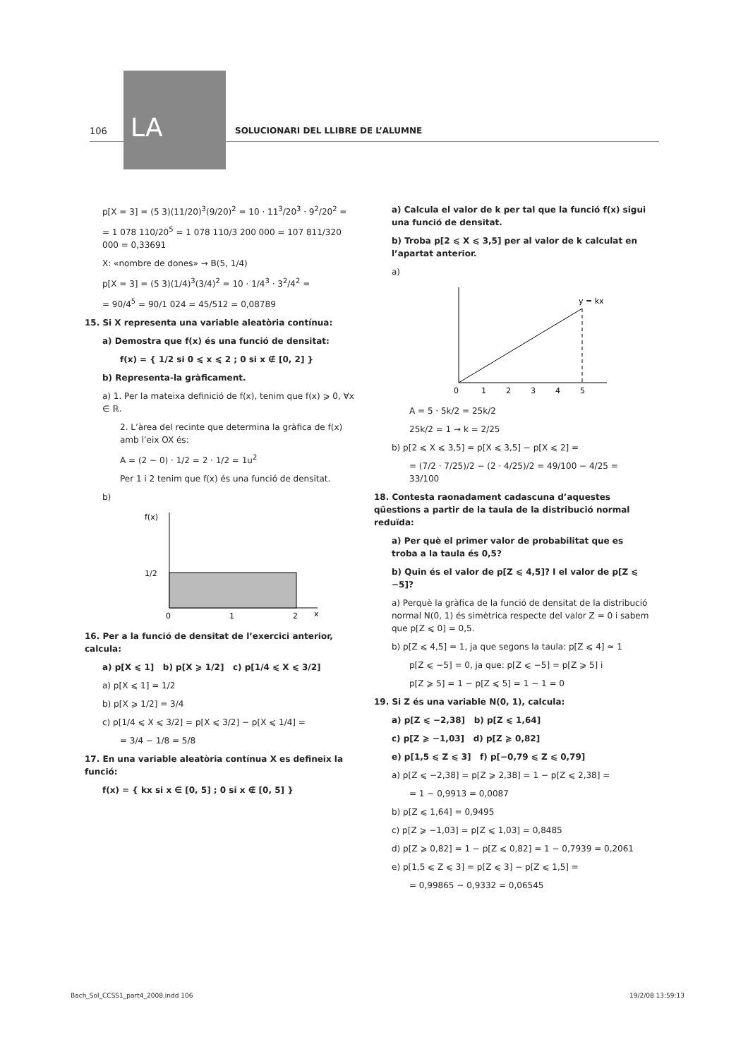LA
106
SOLUCIONARI DEL LLIBRE DE L’ALUMNE
p[X = 3] = (5 3)(11/20)<sup>3</sup>(9/20)<sup>2</sup> = 10 · 11<sup>3</sup>/20<sup>3</sup> · 9<sup>2</sup>/20<sup>2</sup> =
= 1 078 110/20<sup>5</sup> = 1 078 110/3 200 000 = 107 811/320 000 = 0,33691
X: «nombre de dones» → B(5, 1/4)
p[X = 3] = (5 3)(1/4)<sup>3</sup>(3/4)<sup>2</sup> = 10 · 1/4<sup>3</sup> · 3<sup>2</sup>/4<sup>2</sup> =
= 90/4<sup>5</sup> = 90/1 024 = 45/512 = 0,08789
15. Si X representa una variable aleatòria contínua:
a) Demostra que f(x) és una funció de densitat:
f(x) = { 1/2 si 0 ⩽ x ⩽ 2 ; 0 si x ∉ [0, 2] }
b) Representa-la gràficament.
a) 1. Per la mateixa definició de f(x), tenim que f(x) ⩾ 0, ∀x ∈ ℝ.
2. L’àrea del recinte que determina la gràfica de f(x) amb l’eix OX és:
A = (2 − 0) · 1/2 = 2 · 1/2 = 1u<sup>2</sup>
Per 1 i 2 tenim que f(x) és una funció de densitat.
b)
f(x)
1/2
0
1
2
x
16. Per a la funció de densitat de l’exercici anterior, calcula:
a) p[X ⩽ 1] b) p[X ⩾ 1/2] c) p[1/4 ⩽ X ⩽ 3/2]
a) p[X ⩽ 1] = 1/2
b) p[X ⩾ 1/2] = 3/4
c) p[1/4 ⩽ X ⩽ 3/2] = p[X ⩽ 3/2] − p[X ⩽ 1/4] =
= 3/4 − 1/8 = 5/8
17. En una variable aleatòria contínua X es defineix la funció:
f(x) = { kx si x ∈ [0, 5] ; 0 si x ∉ [0, 5] }
a) Calcula el valor de k per tal que la funció f(x) sigui una funció de densitat.
b) Troba p[2 ⩽ X ⩽ 3,5] per al valor de k calculat en l’apartat anterior.
a)
y = kx
0
1
2
3
4
5
A = 5 · 5k/2 = 25k/2
25k/2 = 1 → k = 2/25
b) p[2 ⩽ X ⩽ 3,5] = p[X ⩽ 3,5] − p[X ⩽ 2] =
= (7/2 · 7/25)/2 − (2 · 4/25)/2 = 49/100 − 4/25 = 33/100
18. Contesta raonadament cadascuna d’aquestes qüestions a partir de la taula de la distribució normal reduïda:
a) Per què el primer valor de probabilitat que es troba a la taula és 0,5?
b) Quin és el valor de p[Z ⩽ 4,5]? I el valor de p[Z ⩽ −5]?
a) Perquè la gràfica de la funció de densitat de la distribució normal N(0, 1) és simètrica respecte del valor Z = 0 i sabem que p[Z ⩽ 0] = 0,5.
b) p[Z ⩽ 4,5] = 1, ja que segons la taula: p[Z ⩽ 4] ≃ 1
p[Z ⩽ −5] = 0, ja que: p[Z ⩽ −5] = p[Z ⩾ 5] i
p[Z ⩾ 5] = 1 − p[Z ⩽ 5] = 1 − 1 = 0
19. Si Z és una variable N(0, 1), calcula:
a) p[Z ⩽ −2,38] b) p[Z ⩽ 1,64]
c) p[Z ⩾ −1,03] d) p[Z ⩾ 0,82]
e) p[1,5 ⩽ Z ⩽ 3] f) p[−0,79 ⩽ Z ⩽ 0,79]
a) p[Z ⩽ −2,38] = p[Z ⩾ 2,38] = 1 − p[Z ⩽ 2,38] =
= 1 − 0,9913 = 0,0087
b) p[Z ⩽ 1,64] = 0,9495
c) p[Z ⩾ −1,03] = p[Z ⩽ 1,03] = 0,8485
d) p[Z ⩾ 0,82] = 1 − p[Z ⩽ 0,82] = 1 − 0,7939 = 0,2061
e) p[1,5 ⩽ Z ⩽ 3] = p[Z ⩽ 3] − p[Z ⩽ 1,5] =
= 0,99865 − 0,9332 = 0,06545
Bach_Sol_CCSS1_part4_2008.indd 106 19/2/08 13:59:13